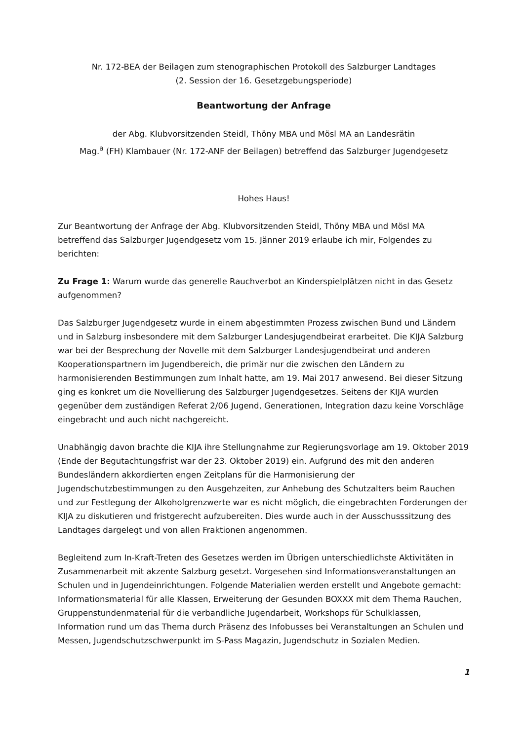Nr. 172-BEA der Beilagen zum stenographischen Protokoll des Salzburger Landtages
(2. Session der 16. Gesetzgebungsperiode)
Beantwortung der Anfrage
der Abg. Klubvorsitzenden Steidl, Thöny MBA und Mösl MA an Landesrätin
Mag.<sup>a</sup> (FH) Klambauer (Nr. 172-ANF der Beilagen) betreffend das Salzburger Jugendgesetz
Hohes Haus!
Zur Beantwortung der Anfrage der Abg. Klubvorsitzenden Steidl, Thöny MBA und Mösl MA betreffend das Salzburger Jugendgesetz vom 15. Jänner 2019 erlaube ich mir, Folgendes zu berichten:
Zu Frage 1: Warum wurde das generelle Rauchverbot an Kinderspielplätzen nicht in das Gesetz aufgenommen?
Das Salzburger Jugendgesetz wurde in einem abgestimmten Prozess zwischen Bund und Ländern und in Salzburg insbesondere mit dem Salzburger Landesjugendbeirat erarbeitet. Die KIJA Salzburg war bei der Besprechung der Novelle mit dem Salzburger Landesjugendbeirat und anderen Kooperationspartnern im Jugendbereich, die primär nur die zwischen den Ländern zu harmonisierenden Bestimmungen zum Inhalt hatte, am 19. Mai 2017 anwesend. Bei dieser Sitzung ging es konkret um die Novellierung des Salzburger Jugendgesetzes. Seitens der KIJA wurden gegenüber dem zuständigen Referat 2/06 Jugend, Generationen, Integration dazu keine Vorschläge eingebracht und auch nicht nachgereicht.
Unabhängig davon brachte die KIJA ihre Stellungnahme zur Regierungsvorlage am 19. Oktober 2019 (Ende der Begutachtungsfrist war der 23. Oktober 2019) ein. Aufgrund des mit den anderen Bundesländern akkordierten engen Zeitplans für die Harmonisierung der Jugendschutzbestimmungen zu den Ausgehzeiten, zur Anhebung des Schutzalters beim Rauchen und zur Festlegung der Alkoholgrenzwerte war es nicht möglich, die eingebrachten Forderungen der KIJA zu diskutieren und fristgerecht aufzubereiten. Dies wurde auch in der Ausschusssitzung des Landtages dargelegt und von allen Fraktionen angenommen.
Begleitend zum In-Kraft-Treten des Gesetzes werden im Übrigen unterschiedlichste Aktivitäten in Zusammenarbeit mit akzente Salzburg gesetzt. Vorgesehen sind Informationsveranstaltungen an Schulen und in Jugendeinrichtungen. Folgende Materialien werden erstellt und Angebote gemacht: Informationsmaterial für alle Klassen, Erweiterung der Gesunden BOXXX mit dem Thema Rauchen, Gruppenstundenmaterial für die verbandliche Jugendarbeit, Workshops für Schulklassen, Information rund um das Thema durch Präsenz des Infobusses bei Veranstaltungen an Schulen und Messen, Jugendschutzschwerpunkt im S-Pass Magazin, Jugendschutz in Sozialen Medien.
1